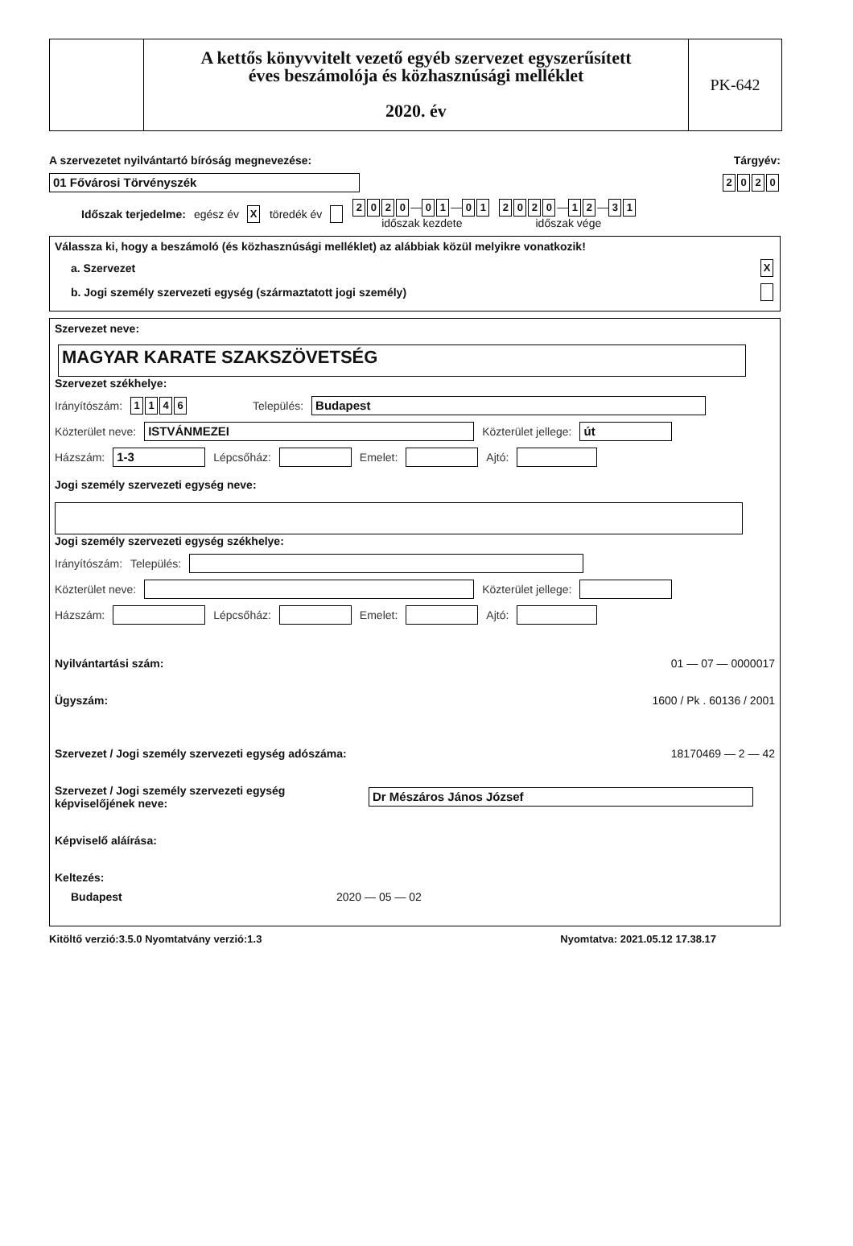A kettős könyvvitelt vezető egyéb szervezet egyszerűsített
éves beszámolója és közhasznúsági melléklet
2020. év
PK-642
A szervezetet nyilvántartó bíróság megnevezése: Tárgyév:
01 Fővárosi Törvényszék 2020
Időszak terjedelme: egész év X töredék év 2020 — 0 1 — 0 1
időszak kezdete 2020 — 1 2 — 3 1
időszak vége
Válassza ki, hogy a beszámoló (és közhasznúsági melléklet) az alábbiak közül melyikre vonatkozik!
a. Szervezet X
b. Jogi személy szervezeti egység (származtatott jogi személy)
Szervezet neve:
MAGYAR KARATE SZAKSZÖVETSÉG
Szervezet székhelye:
Irányítószám: 1146 Település: Budapest
Közterület neve: ISTVÁNMEZEI Közterület jellege: út
Házszám: 1-3 Lépcsőház: Emelet: Ajtó:
Jogi személy szervezeti egység neve:
Jogi személy szervezeti egység székhelye:
Irányítószám: Település:
Közterület neve: Közterület jellege:
Házszám: Lépcsőház: Emelet: Ajtó:
Nyilvántartási szám: 01 — 07 — 0000017
Ügyszám: 1600 / Pk . 60136 / 2001
Szervezet / Jogi személy szervezeti egység adószáma: 18170469 — 2 — 42
Szervezet / Jogi személy szervezeti egység képviselőjének neve: Dr Mészáros János József
Képviselő aláírása:
Keltezés:
Budapest 2020 — 05 — 02
Kitöltő verzió:3.5.0 Nyomtatvány verzió:1.3 Nyomtatva: 2021.05.12 17.38.17